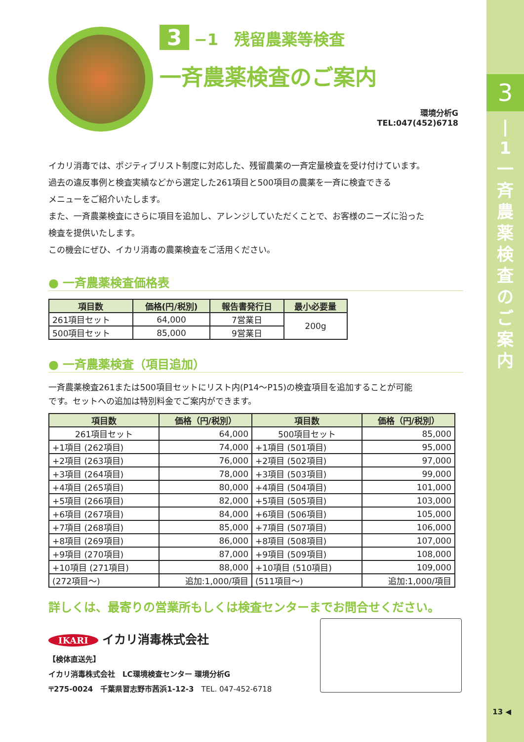3
|
1
一
斉
農
薬
検
査
の
ご
案
内
3 −1　残留農薬等検査
一斉農薬検査のご案内
環境分析G
TEL:047(452)6718
イカリ消毒では、ポジティブリスト制度に対応した、残留農薬の一斉定量検査を受け付けています。
過去の違反事例と検査実績などから選定した261項目と500項目の農薬を一斉に検査できる
メニューをご紹介いたします。
また、一斉農薬検査にさらに項目を追加し、アレンジしていただくことで、お客様のニーズに沿った
検査を提供いたします。
この機会にぜひ、イカリ消毒の農薬検査をご活用ください。
● 一斉農薬検査価格表
| 項目数 | 価格(円/税別) | 報告書発行日 | 最小必要量 |
| --- | --- | --- | --- |
| 261項目セット | 64,000 | 7営業日 | 200g |
| 500項目セット | 85,000 | 9営業日 | |
● 一斉農薬検査（項目追加）
一斉農薬検査261または500項目セットにリスト内(P14〜P15)の検査項目を追加することが可能
です。セットへの追加は特別料金でご案内ができます。
| 項目数 | 価格（円/税別） | 項目数 | 価格（円/税別） |
| --- | --- | --- | --- |
| 261項目セット | 64,000 | 500項目セット | 85,000 |
| +1項目 (262項目) | 74,000 | +1項目 (501項目) | 95,000 |
| +2項目 (263項目) | 76,000 | +2項目 (502項目) | 97,000 |
| +3項目 (264項目) | 78,000 | +3項目 (503項目) | 99,000 |
| +4項目 (265項目) | 80,000 | +4項目 (504項目) | 101,000 |
| +5項目 (266項目) | 82,000 | +5項目 (505項目) | 103,000 |
| +6項目 (267項目) | 84,000 | +6項目 (506項目) | 105,000 |
| +7項目 (268項目) | 85,000 | +7項目 (507項目) | 106,000 |
| +8項目 (269項目) | 86,000 | +8項目 (508項目) | 107,000 |
| +9項目 (270項目) | 87,000 | +9項目 (509項目) | 108,000 |
| +10項目 (271項目) | 88,000 | +10項目 (510項目) | 109,000 |
| (272項目〜) | 追加:1,000/項目 | (511項目〜) | 追加:1,000/項目 |
詳しくは、最寄りの営業所もしくは検査センターまでお問合せください。
IKARI イカリ消毒株式会社
【検体直送先】
イカリ消毒株式会社　LC環境検査センター 環境分析G
〒275-0024　千葉県習志野市茜浜1-12-3　TEL. 047-452-6718
13 ◀